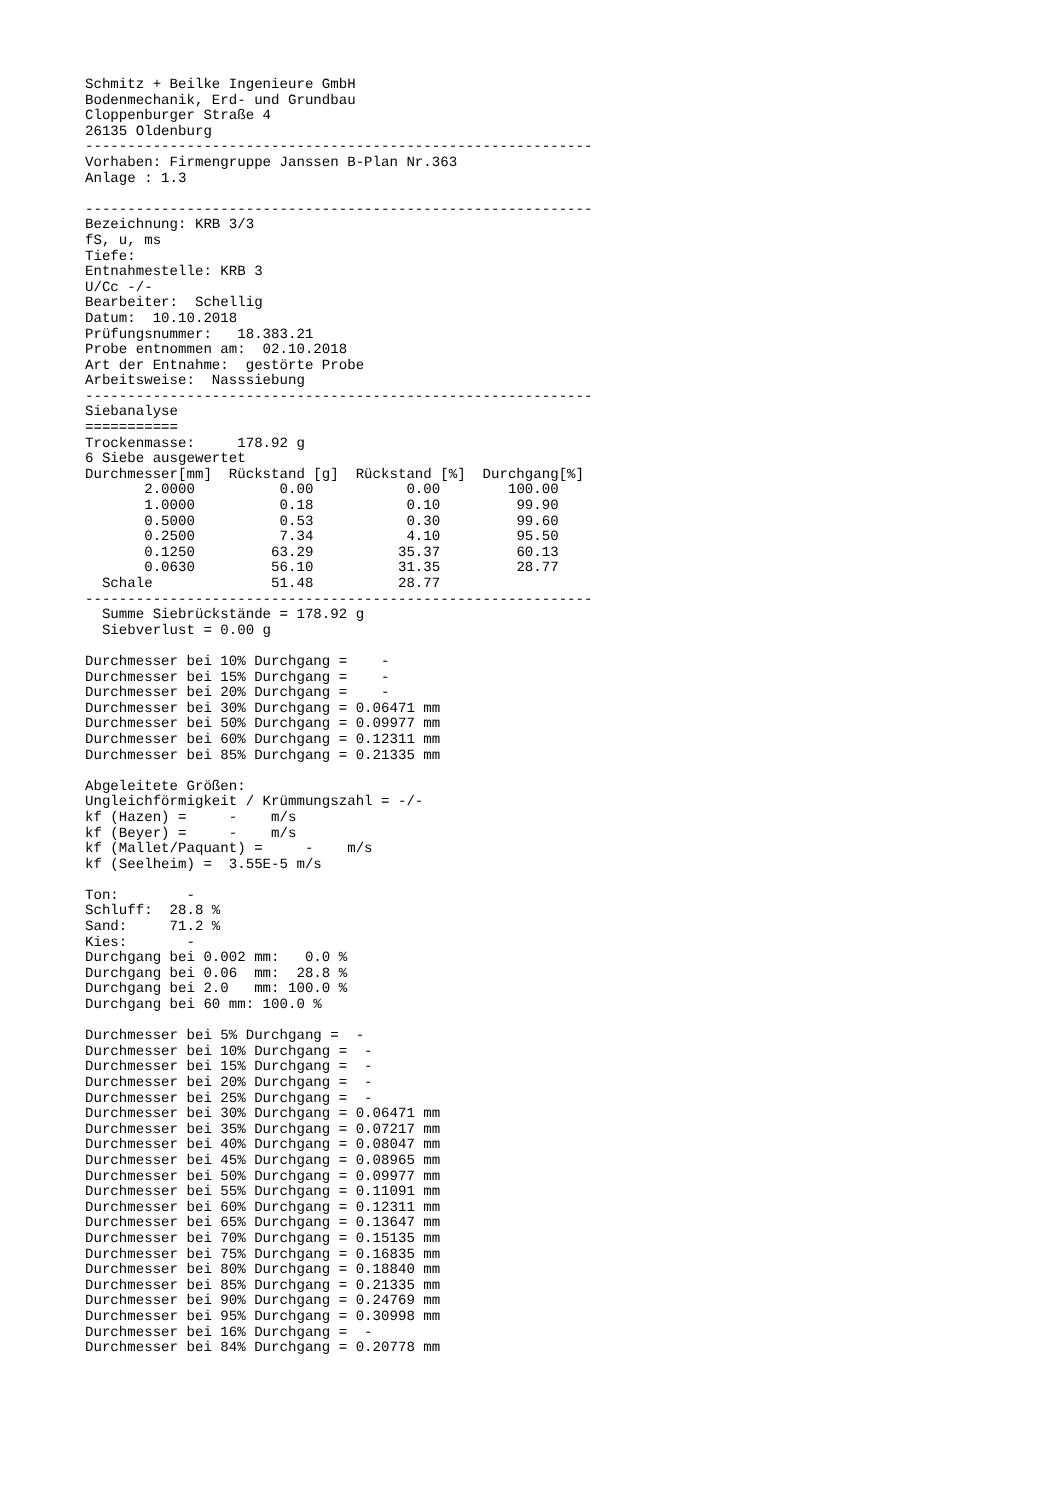Schmitz + Beilke Ingenieure GmbH
Bodenmechanik, Erd- und Grundbau
Cloppenburger Straße 4
26135 Oldenburg
------------------------------------------------------------
Vorhaben: Firmengruppe Janssen B-Plan Nr.363
Anlage : 1.3

------------------------------------------------------------
Bezeichnung: KRB 3/3
fS, u, ms
Tiefe:
Entnahmestelle: KRB 3
U/Cc -/-
Bearbeiter:  Schellig
Datum:  10.10.2018
Prüfungsnummer:   18.383.21
Probe entnommen am:  02.10.2018
Art der Entnahme:  gestörte Probe
Arbeitsweise:  Nasssiebung
------------------------------------------------------------
Siebanalyse
===========
Trockenmasse:     178.92 g
6 Siebe ausgewertet
| Durchmesser[mm] | Rückstand [g] | Rückstand [%] | Durchgang[%] |
| --- | --- | --- | --- |
| 2.0000 | 0.00 | 0.00 | 100.00 |
| 1.0000 | 0.18 | 0.10 | 99.90 |
| 0.5000 | 0.53 | 0.30 | 99.60 |
| 0.2500 | 7.34 | 4.10 | 95.50 |
| 0.1250 | 63.29 | 35.37 | 60.13 |
| 0.0630 | 56.10 | 31.35 | 28.77 |
| Schale | 51.48 | 28.77 | |
------------------------------------------------------------
  Summe Siebrückstände = 178.92 g
  Siebverlust = 0.00 g

Durchmesser bei 10% Durchgang =    -
Durchmesser bei 15% Durchgang =    -
Durchmesser bei 20% Durchgang =    -
Durchmesser bei 30% Durchgang = 0.06471 mm
Durchmesser bei 50% Durchgang = 0.09977 mm
Durchmesser bei 60% Durchgang = 0.12311 mm
Durchmesser bei 85% Durchgang = 0.21335 mm

Abgeleitete Größen:
Ungleichförmigkeit / Krümmungszahl = -/-
kf (Hazen) =     -    m/s
kf (Beyer) =     -    m/s
kf (Mallet/Paquant) =     -    m/s
kf (Seelheim) =  3.55E-5 m/s

Ton:        -
Schluff:  28.8 %
Sand:     71.2 %
Kies:       -
Durchgang bei 0.002 mm:   0.0 %
Durchgang bei 0.06  mm:  28.8 %
Durchgang bei 2.0   mm: 100.0 %
Durchgang bei 60 mm: 100.0 %

Durchmesser bei 5% Durchgang =  -
Durchmesser bei 10% Durchgang =  -
Durchmesser bei 15% Durchgang =  -
Durchmesser bei 20% Durchgang =  -
Durchmesser bei 25% Durchgang =  -
Durchmesser bei 30% Durchgang = 0.06471 mm
Durchmesser bei 35% Durchgang = 0.07217 mm
Durchmesser bei 40% Durchgang = 0.08047 mm
Durchmesser bei 45% Durchgang = 0.08965 mm
Durchmesser bei 50% Durchgang = 0.09977 mm
Durchmesser bei 55% Durchgang = 0.11091 mm
Durchmesser bei 60% Durchgang = 0.12311 mm
Durchmesser bei 65% Durchgang = 0.13647 mm
Durchmesser bei 70% Durchgang = 0.15135 mm
Durchmesser bei 75% Durchgang = 0.16835 mm
Durchmesser bei 80% Durchgang = 0.18840 mm
Durchmesser bei 85% Durchgang = 0.21335 mm
Durchmesser bei 90% Durchgang = 0.24769 mm
Durchmesser bei 95% Durchgang = 0.30998 mm
Durchmesser bei 16% Durchgang =  -
Durchmesser bei 84% Durchgang = 0.20778 mm